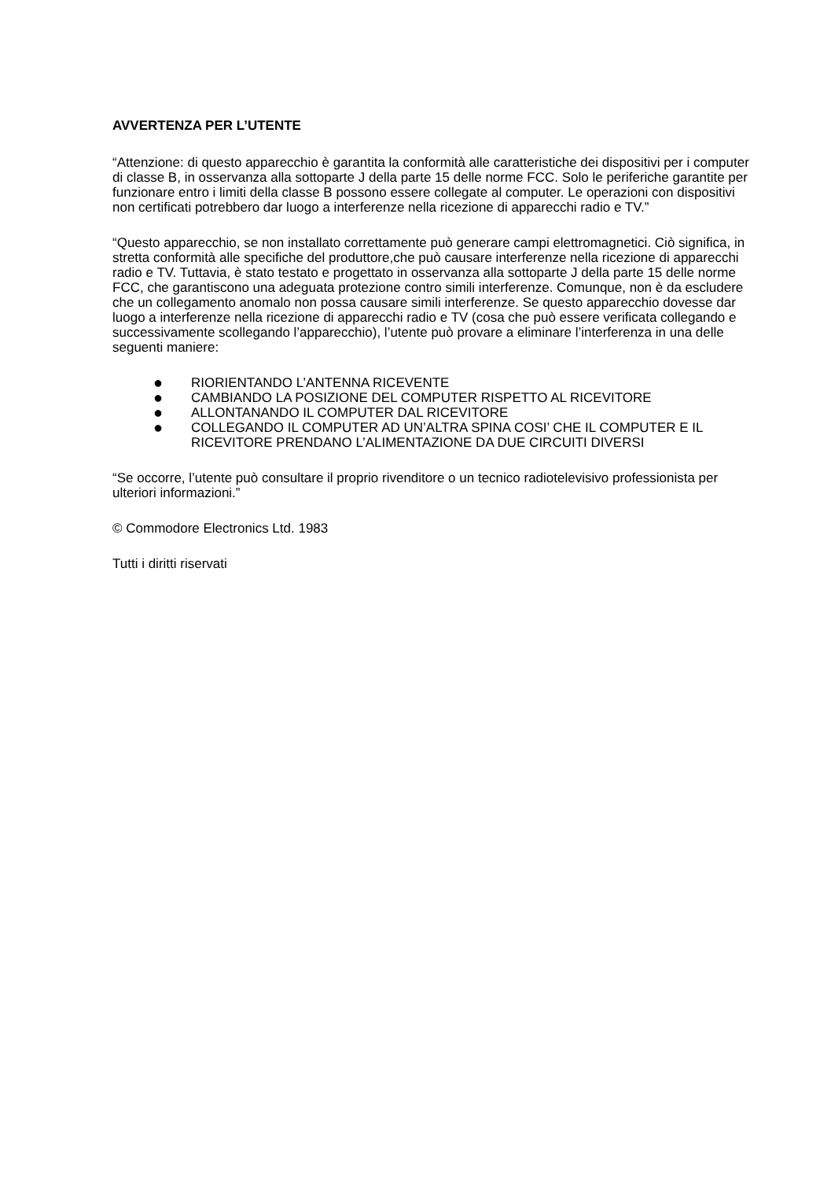AVVERTENZA PER L’UTENTE
“Attenzione: di questo apparecchio è garantita la conformità alle caratteristiche dei dispositivi per i computer di classe B, in osservanza alla sottoparte J della parte 15 delle norme FCC. Solo le periferiche garantite per funzionare entro i limiti della classe B possono essere collegate al computer. Le operazioni con dispositivi non certificati potrebbero dar luogo a interferenze nella ricezione di apparecchi radio e TV.”
“Questo apparecchio, se non installato correttamente può generare campi elettromagnetici. Ciò significa, in stretta conformità alle specifiche del produttore,che può causare interferenze nella ricezione di apparecchi radio e TV. Tuttavia, è stato testato e progettato in osservanza alla sottoparte J della parte 15 delle norme FCC, che garantiscono una adeguata protezione contro simili interferenze. Comunque, non è da escludere che un collegamento anomalo non possa causare simili interferenze. Se questo apparecchio dovesse dar luogo a interferenze nella ricezione di apparecchi radio e TV (cosa che può essere verificata collegando e successivamente scollegando l’apparecchio), l’utente può provare a eliminare l’interferenza in una delle seguenti maniere:
● RIORIENTANDO L’ANTENNA RICEVENTE
● CAMBIANDO LA POSIZIONE DEL COMPUTER RISPETTO AL RICEVITORE
● ALLONTANANDO IL COMPUTER DAL RICEVITORE
● COLLEGANDO IL COMPUTER AD UN’ALTRA SPINA COSI’ CHE IL COMPUTER E IL RICEVITORE PRENDANO L’ALIMENTAZIONE DA DUE CIRCUITI DIVERSI
“Se occorre, l’utente può consultare il proprio rivenditore o un tecnico radiotelevisivo professionista per ulteriori informazioni.”
© Commodore Electronics Ltd. 1983
Tutti i diritti riservati